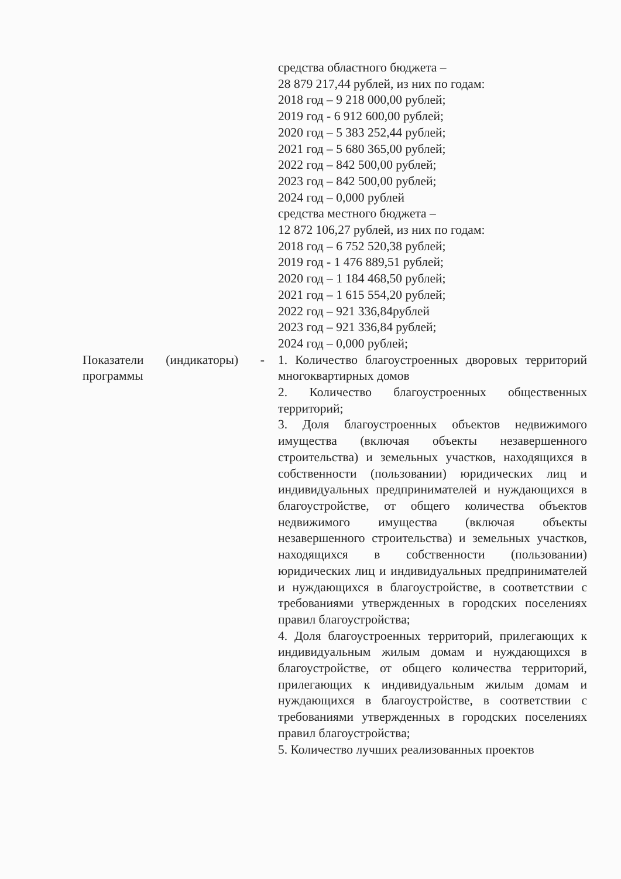| | средства областного бюджета – 28 879 217,44 рублей, из них по годам: 2018 год – 9 218 000,00 рублей; 2019 год - 6 912 600,00 рублей; 2020 год – 5 383 252,44 рублей; 2021 год – 5 680 365,00 рублей; 2022 год – 842 500,00 рублей; 2023 год – 842 500,00 рублей; 2024 год – 0,000 рублей средства местного бюджета – 12 872 106,27 рублей, из них по годам: 2018 год – 6 752 520,38 рублей; 2019 год - 1 476 889,51 рублей; 2020 год – 1 184 468,50 рублей; 2021 год – 1 615 554,20 рублей; 2022 год – 921 336,84рублей 2023 год – 921 336,84 рублей; 2024 год – 0,000 рублей; |
| Показатели (индикаторы) - программы | 1. Количество благоустроенных дворовых территорий многоквартирных домов 2. Количество благоустроенных общественных территорий; 3. Доля благоустроенных объектов недвижимого имущества (включая объекты незавершенного строительства) и земельных участков, находящихся в собственности (пользовании) юридических лиц и индивидуальных предпринимателей и нуждающихся в благоустройстве, от общего количества объектов недвижимого имущества (включая объекты незавершенного строительства) и земельных участков, находящихся в собственности (пользовании) юридических лиц и индивидуальных предпринимателей и нуждающихся в благоустройстве, в соответствии с требованиями утвержденных в городских поселениях правил благоустройства; 4. Доля благоустроенных территорий, прилегающих к индивидуальным жилым домам и нуждающихся в благоустройстве, от общего количества территорий, прилегающих к индивидуальным жилым домам и нуждающихся в благоустройстве, в соответствии с требованиями утвержденных в городских поселениях правил благоустройства; 5. Количество лучших реализованных проектов |